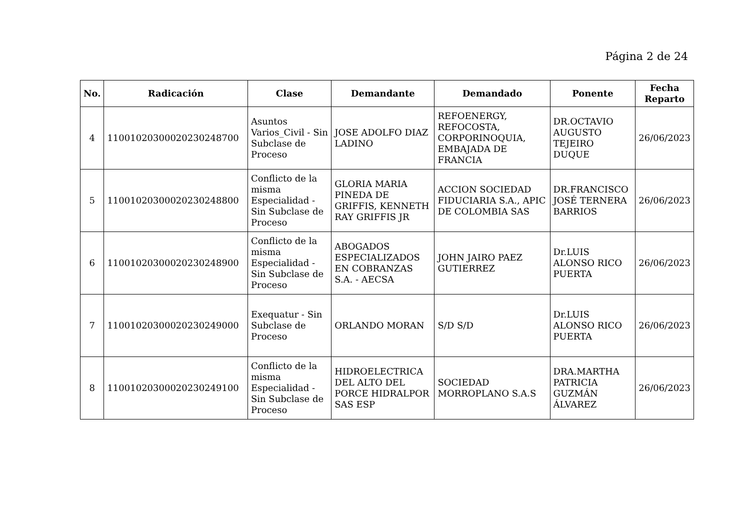Página 2 de 24
| No. | Radicación | Clase | Demandante | Demandado | Ponente | Fecha Reparto |
| --- | --- | --- | --- | --- | --- | --- |
| 4 | 11001020300020230248700 | Asuntos Varios_Civil - Sin Subclase de Proceso | JOSE ADOLFO DIAZ LADINO | REFOENERGY, REFOCOSTA, CORPORINOQUIA, EMBAJADA DE FRANCIA | DR.OCTAVIO AUGUSTO TEJEIRO DUQUE | 26/06/2023 |
| 5 | 11001020300020230248800 | Conflicto de la misma Especialidad - Sin Subclase de Proceso | GLORIA MARIA PINEDA DE GRIFFIS, KENNETH RAY GRIFFIS JR | ACCION SOCIEDAD FIDUCIARIA S.A., APIC DE COLOMBIA SAS | DR.FRANCISCO JOSÉ TERNERA BARRIOS | 26/06/2023 |
| 6 | 11001020300020230248900 | Conflicto de la misma Especialidad - Sin Subclase de Proceso | ABOGADOS ESPECIALIZADOS EN COBRANZAS S.A. - AECSA | JOHN JAIRO PAEZ GUTIERREZ | Dr.LUIS ALONSO RICO PUERTA | 26/06/2023 |
| 7 | 11001020300020230249000 | Exequatur - Sin Subclase de Proceso | ORLANDO MORAN | S/D S/D | Dr.LUIS ALONSO RICO PUERTA | 26/06/2023 |
| 8 | 11001020300020230249100 | Conflicto de la misma Especialidad - Sin Subclase de Proceso | HIDROELECTRICA DEL ALTO DEL PORCE HIDRALPOR SAS ESP | SOCIEDAD MORROPLANO S.A.S | DRA.MARTHA PATRICIA GUZMÁN ÁLVAREZ | 26/06/2023 |